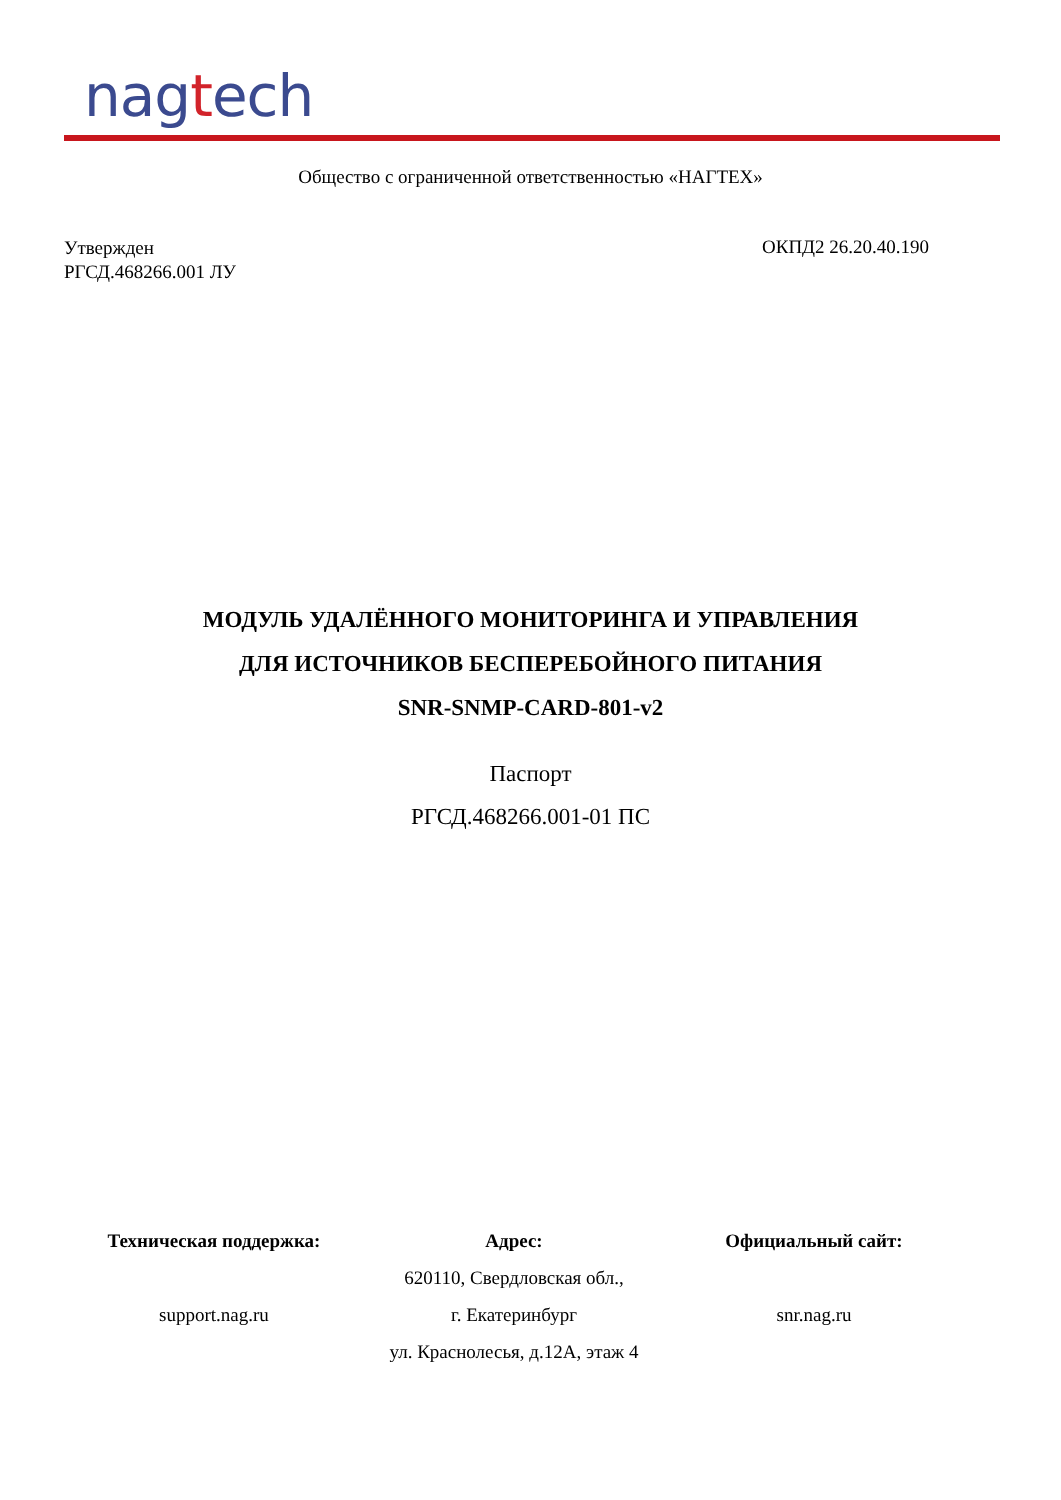nagtech
Общество с ограниченной ответственностью «НАГТЕХ»
Утвержден
РГСД.468266.001 ЛУ
ОКПД2 26.20.40.190
МОДУЛЬ УДАЛЁННОГО МОНИТОРИНГА И УПРАВЛЕНИЯ
ДЛЯ ИСТОЧНИКОВ БЕСПЕРЕБОЙНОГО ПИТАНИЯ
SNR-SNMP-CARD-801-v2
Паспорт
РГСД.468266.001-01 ПС
Техническая поддержка:
support.nag.ru
Адрес:
620110, Свердловская обл.,
г. Екатеринбург
ул. Краснолесья, д.12А, этаж 4
Официальный сайт:
snr.nag.ru